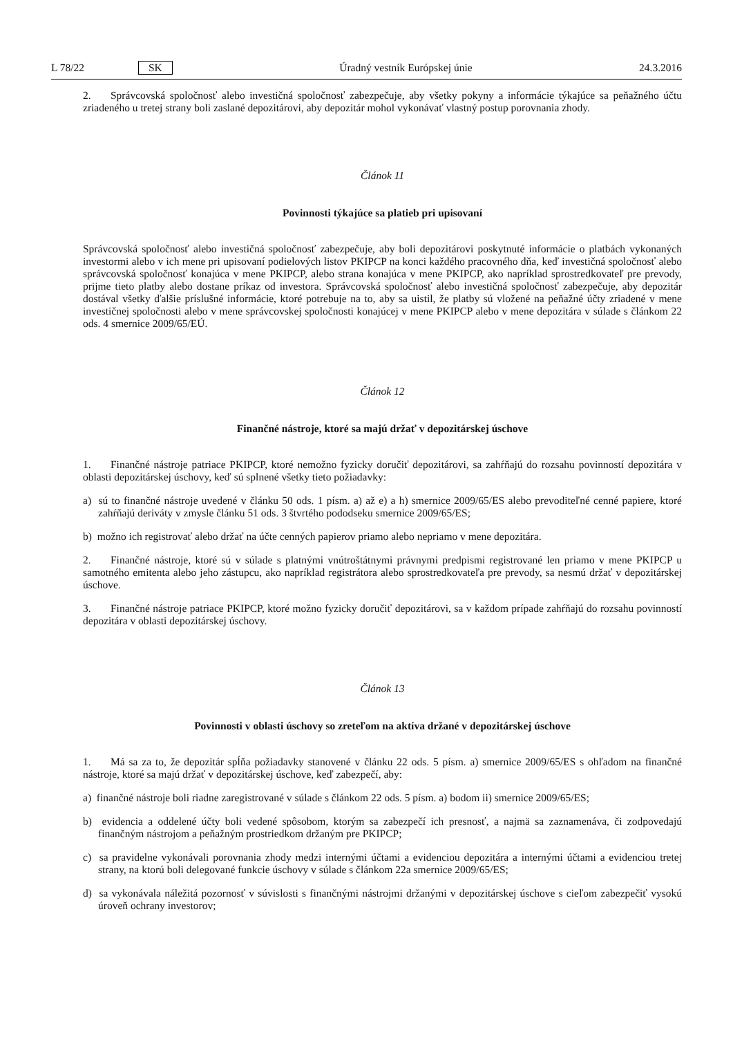L 78/22 SK Úradný vestník Európskej únie 24.3.2016
2. Správcovská spoločnosť alebo investičná spoločnosť zabezpečuje, aby všetky pokyny a informácie týkajúce sa peňažného účtu zriadeného u tretej strany boli zaslané depozitárovi, aby depozitár mohol vykonávať vlastný postup porovnania zhody.
Článok 11
Povinnosti týkajúce sa platieb pri upisovaní
Správcovská spoločnosť alebo investičná spoločnosť zabezpečuje, aby boli depozitárovi poskytnuté informácie o platbách vykonaných investormi alebo v ich mene pri upisovaní podielových listov PKIPCP na konci každého pracovného dňa, keď investičná spoločnosť alebo správcovská spoločnosť konajúca v mene PKIPCP, alebo strana konajúca v mene PKIPCP, ako napríklad sprostredkovateľ pre prevody, prijme tieto platby alebo dostane príkaz od investora. Správcovská spoločnosť alebo investičná spoločnosť zabezpečuje, aby depozitár dostával všetky ďalšie príslušné informácie, ktoré potrebuje na to, aby sa uistil, že platby sú vložené na peňažné účty zriadené v mene investičnej spoločnosti alebo v mene správcovskej spoločnosti konajúcej v mene PKIPCP alebo v mene depozitára v súlade s článkom 22 ods. 4 smernice 2009/65/EÚ.
Článok 12
Finančné nástroje, ktoré sa majú držať v depozitárskej úschove
1. Finančné nástroje patriace PKIPCP, ktoré nemožno fyzicky doručiť depozitárovi, sa zahŕňajú do rozsahu povinností depozitára v oblasti depozitárskej úschovy, keď sú splnené všetky tieto požiadavky:
a) sú to finančné nástroje uvedené v článku 50 ods. 1 písm. a) až e) a h) smernice 2009/65/ES alebo prevoditeľné cenné papiere, ktoré zahŕňajú deriváty v zmysle článku 51 ods. 3 štvrtého pododseku smernice 2009/65/ES;
b) možno ich registrovať alebo držať na účte cenných papierov priamo alebo nepriamo v mene depozitára.
2. Finančné nástroje, ktoré sú v súlade s platnými vnútroštátnymi právnymi predpismi registrované len priamo v mene PKIPCP u samotného emitenta alebo jeho zástupcu, ako napríklad registrátora alebo sprostredkovateľa pre prevody, sa nesmú držať v depozitárskej úschove.
3. Finančné nástroje patriace PKIPCP, ktoré možno fyzicky doručiť depozitárovi, sa v každom prípade zahŕňajú do rozsahu povinností depozitára v oblasti depozitárskej úschovy.
Článok 13
Povinnosti v oblasti úschovy so zreteľom na aktíva držané v depozitárskej úschove
1. Má sa za to, že depozitár spĺňa požiadavky stanovené v článku 22 ods. 5 písm. a) smernice 2009/65/ES s ohľadom na finančné nástroje, ktoré sa majú držať v depozitárskej úschove, keď zabezpečí, aby:
a) finančné nástroje boli riadne zaregistrované v súlade s článkom 22 ods. 5 písm. a) bodom ii) smernice 2009/65/ES;
b) evidencia a oddelené účty boli vedené spôsobom, ktorým sa zabezpečí ich presnosť, a najmä sa zaznamenáva, či zodpovedajú finančným nástrojom a peňažným prostriedkom držaným pre PKIPCP;
c) sa pravidelne vykonávali porovnania zhody medzi internými účtami a evidenciou depozitára a internými účtami a evidenciou tretej strany, na ktorú boli delegované funkcie úschovy v súlade s článkom 22a smernice 2009/65/ES;
d) sa vykonávala náležitá pozornosť v súvislosti s finančnými nástrojmi držanými v depozitárskej úschove s cieľom zabezpečiť vysokú úroveň ochrany investorov;